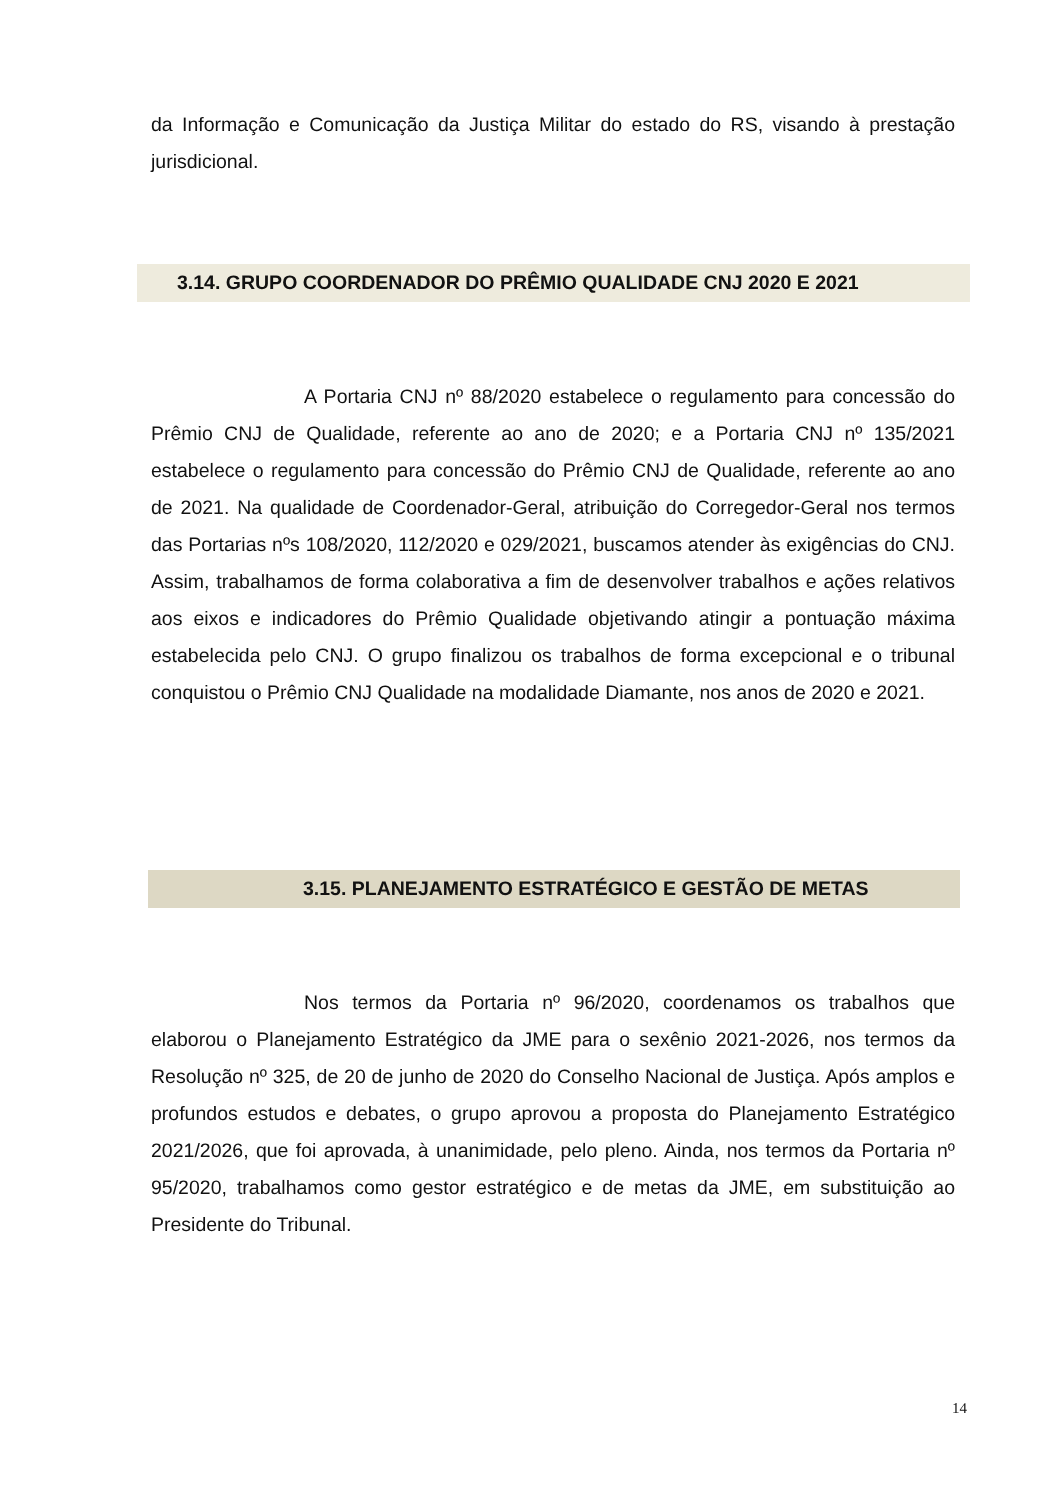da Informação e Comunicação da Justiça Militar do estado do RS, visando à prestação jurisdicional.
3.14. GRUPO COORDENADOR DO PRÊMIO QUALIDADE CNJ 2020 E 2021
A Portaria CNJ nº 88/2020 estabelece o regulamento para concessão do Prêmio CNJ de Qualidade, referente ao ano de 2020; e a Portaria CNJ nº 135/2021 estabelece o regulamento para concessão do Prêmio CNJ de Qualidade, referente ao ano de 2021. Na qualidade de Coordenador-Geral, atribuição do Corregedor-Geral nos termos das Portarias nºs 108/2020, 112/2020 e 029/2021, buscamos atender às exigências do CNJ. Assim, trabalhamos de forma colaborativa a fim de desenvolver trabalhos e ações relativos aos eixos e indicadores do Prêmio Qualidade objetivando atingir a pontuação máxima estabelecida pelo CNJ. O grupo finalizou os trabalhos de forma excepcional e o tribunal conquistou o Prêmio CNJ Qualidade na modalidade Diamante, nos anos de 2020 e 2021.
3.15. PLANEJAMENTO ESTRATÉGICO E GESTÃO DE METAS
Nos termos da Portaria nº 96/2020, coordenamos os trabalhos que elaborou o Planejamento Estratégico da JME para o sexênio 2021-2026, nos termos da Resolução nº 325, de 20 de junho de 2020 do Conselho Nacional de Justiça. Após amplos e profundos estudos e debates, o grupo aprovou a proposta do Planejamento Estratégico 2021/2026, que foi aprovada, à unanimidade, pelo pleno. Ainda, nos termos da Portaria nº 95/2020, trabalhamos como gestor estratégico e de metas da JME, em substituição ao Presidente do Tribunal.
14